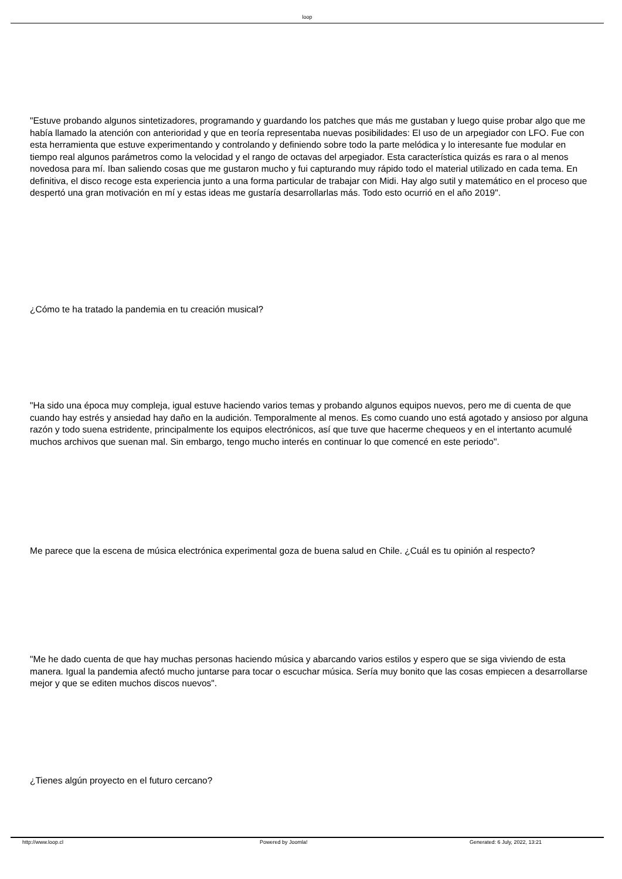loop
"Estuve probando algunos sintetizadores, programando y guardando los patches que más me gustaban y luego quise probar algo que me había llamado la atención con anterioridad y que en teoría representaba nuevas posibilidades: El uso de un arpegiador con LFO. Fue con esta herramienta que estuve experimentando y controlando y definiendo sobre todo la parte melódica y lo interesante fue modular en tiempo real algunos parámetros como la velocidad y el rango de octavas del arpegiador. Esta característica quizás es rara o al menos novedosa para mí. Iban saliendo cosas que me gustaron mucho y fui capturando muy rápido todo el material utilizado en cada tema. En definitiva, el disco recoge esta experiencia junto a una forma particular de trabajar con Midi. Hay algo sutil y matemático en el proceso que despertó una gran motivación en mí y estas ideas me gustaría desarrollarlas más. Todo esto ocurrió en el año 2019".
¿Cómo te ha tratado la pandemia en tu creación musical?
"Ha sido una época muy compleja, igual estuve haciendo varios temas y probando algunos equipos nuevos, pero me di cuenta de que cuando hay estrés y ansiedad hay daño en la audición. Temporalmente al menos. Es como cuando uno está agotado y ansioso por alguna razón y todo suena estridente, principalmente los equipos electrónicos, así que tuve que hacerme chequeos y en el intertanto acumulé muchos archivos que suenan mal. Sin embargo, tengo mucho interés en continuar lo que comencé en este periodo".
Me parece que la escena de música electrónica experimental goza de buena salud en Chile. ¿Cuál es tu opinión al respecto?
"Me he dado cuenta de que hay muchas personas haciendo música y abarcando varios estilos y espero que se siga viviendo de esta manera. Igual la pandemia afectó mucho juntarse para tocar o escuchar música. Sería muy bonito que las cosas empiecen a desarrollarse mejor y que se editen muchos discos nuevos".
¿Tienes algún proyecto en el futuro cercano?
http://www.loop.cl Powered by Joomla! Generated: 6 July, 2022, 13:21